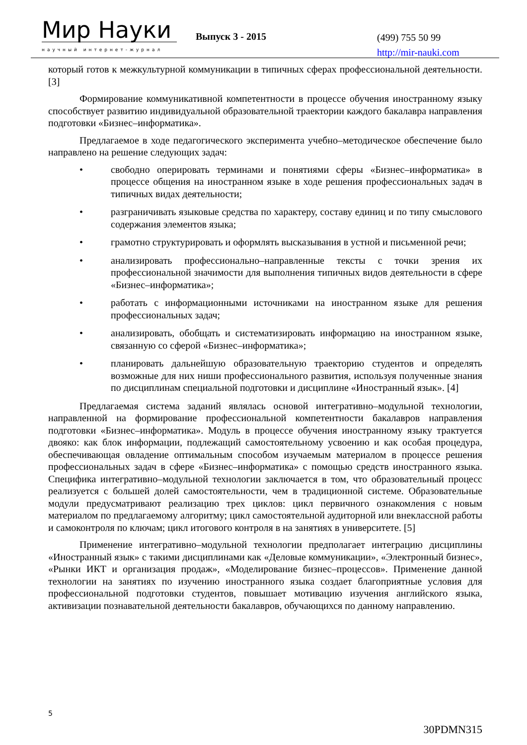Мир Науки
научный интернет-журнал
Выпуск 3 - 2015
(499) 755 50 99
http://mir-nauki.com
который готов к межкультурной коммуникации в типичных сферах профессиональной деятельности. [3]
Формирование коммуникативной компетентности в процессе обучения иностранному языку способствует развитию индивидуальной образовательной траектории каждого бакалавра направления подготовки «Бизнес–информатика».
Предлагаемое в ходе педагогического эксперимента учебно–методическое обеспечение было направлено на решение следующих задач:
• свободно оперировать терминами и понятиями сферы «Бизнес–информатика» в процессе общения на иностранном языке в ходе решения профессиональных задач в типичных видах деятельности;
• разграничивать языковые средства по характеру, составу единиц и по типу смыслового содержания элементов языка;
• грамотно структурировать и оформлять высказывания в устной и письменной речи;
• анализировать профессионально–направленные тексты с точки зрения их профессиональной значимости для выполнения типичных видов деятельности в сфере «Бизнес–информатика»;
• работать с информационными источниками на иностранном языке для решения профессиональных задач;
• анализировать, обобщать и систематизировать информацию на иностранном языке, связанную со сферой «Бизнес–информатика»;
• планировать дальнейшую образовательную траекторию студентов и определять возможные для них ниши профессионального развития, используя полученные знания по дисциплинам специальной подготовки и дисциплине «Иностранный язык». [4]
Предлагаемая система заданий являлась основой интегративно–модульной технологии, направленной на формирование профессиональной компетентности бакалавров направления подготовки «Бизнес–информатика». Модуль в процессе обучения иностранному языку трактуется двояко: как блок информации, подлежащий самостоятельному усвоению и как особая процедура, обеспечивающая овладение оптимальным способом изучаемым материалом в процессе решения профессиональных задач в сфере «Бизнес–информатика» с помощью средств иностранного языка. Специфика интегративно–модульной технологии заключается в том, что образовательный процесс реализуется с большей долей самостоятельности, чем в традиционной системе. Образовательные модули предусматривают реализацию трех циклов: цикл первичного ознакомления с новым материалом по предлагаемому алгоритму; цикл самостоятельной аудиторной или внеклассной работы и самоконтроля по ключам; цикл итогового контроля в на занятиях в университете. [5]
Применение интегративно–модульной технологии предполагает интеграцию дисциплины «Иностранный язык» с такими дисциплинами как «Деловые коммуникации», «Электронный бизнес», «Рынки ИКТ и организация продаж», «Моделирование бизнес–процессов». Применение данной технологии на занятиях по изучению иностранного языка создает благоприятные условия для профессиональной подготовки студентов, повышает мотивацию изучения английского языка, активизации познавательной деятельности бакалавров, обучающихся по данному направлению.
5
30PDMN315